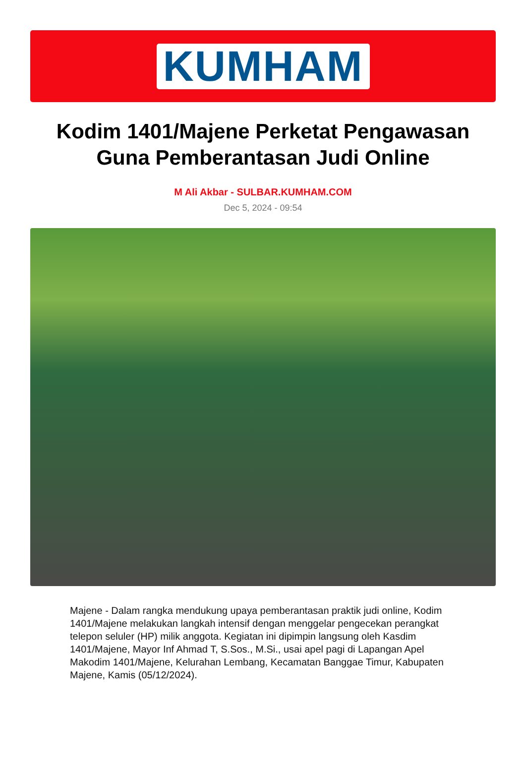KUMHAM
Kodim 1401/Majene Perketat Pengawasan Guna Pemberantasan Judi Online
M Ali Akbar - SULBAR.KUMHAM.COM
Dec 5, 2024 - 09:54
Majene - Dalam rangka mendukung upaya pemberantasan praktik judi online, Kodim 1401/Majene melakukan langkah intensif dengan menggelar pengecekan perangkat telepon seluler (HP) milik anggota. Kegiatan ini dipimpin langsung oleh Kasdim 1401/Majene, Mayor Inf Ahmad T, S.Sos., M.Si., usai apel pagi di Lapangan Apel Makodim 1401/Majene, Kelurahan Lembang, Kecamatan Banggae Timur, Kabupaten Majene, Kamis (05/12/2024).